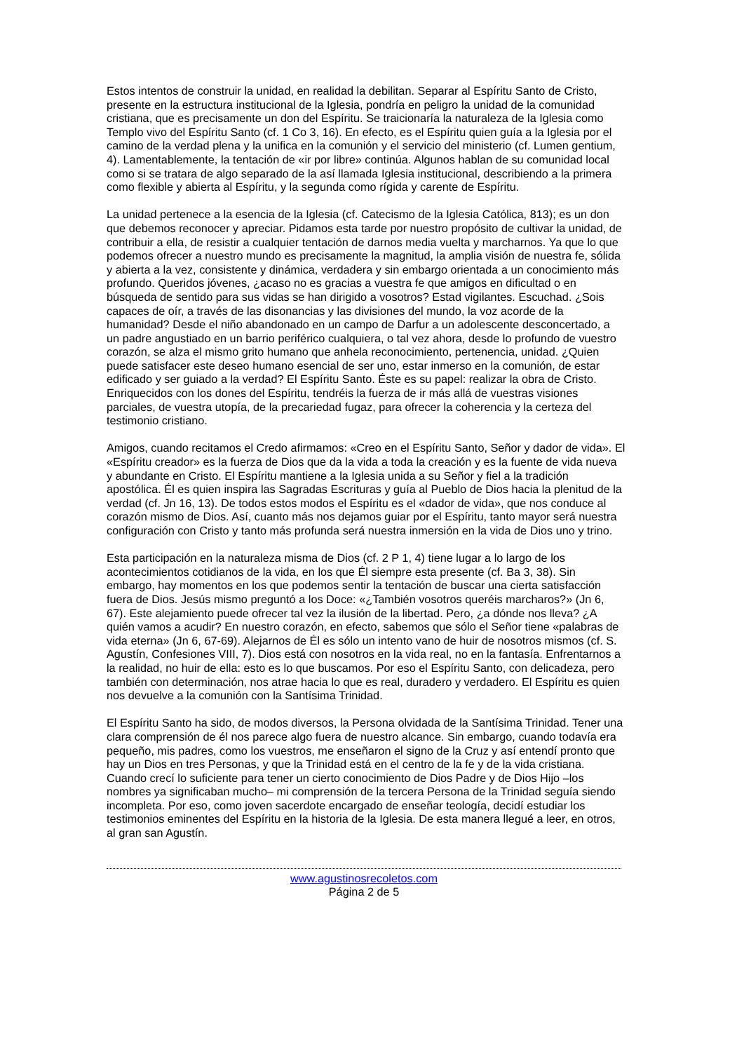Estos intentos de construir la unidad, en realidad la debilitan. Separar al Espíritu Santo de Cristo, presente en la estructura institucional de la Iglesia, pondría en peligro la unidad de la comunidad cristiana, que es precisamente un don del Espíritu. Se traicionaría la naturaleza de la Iglesia como Templo vivo del Espíritu Santo (cf. 1 Co 3, 16). En efecto, es el Espíritu quien guía a la Iglesia por el camino de la verdad plena y la unifica en la comunión y el servicio del ministerio (cf. Lumen gentium, 4). Lamentablemente, la tentación de «ir por libre» continúa. Algunos hablan de su comunidad local como si se tratara de algo separado de la así llamada Iglesia institucional, describiendo a la primera como flexible y abierta al Espíritu, y la segunda como rígida y carente de Espíritu.
La unidad pertenece a la esencia de la Iglesia (cf. Catecismo de la Iglesia Católica, 813); es un don que debemos reconocer y apreciar. Pidamos esta tarde por nuestro propósito de cultivar la unidad, de contribuir a ella, de resistir a cualquier tentación de darnos media vuelta y marcharnos. Ya que lo que podemos ofrecer a nuestro mundo es precisamente la magnitud, la amplia visión de nuestra fe, sólida y abierta a la vez, consistente y dinámica, verdadera y sin embargo orientada a un conocimiento más profundo. Queridos jóvenes, ¿acaso no es gracias a vuestra fe que amigos en dificultad o en búsqueda de sentido para sus vidas se han dirigido a vosotros? Estad vigilantes. Escuchad. ¿Sois capaces de oír, a través de las disonancias y las divisiones del mundo, la voz acorde de la humanidad? Desde el niño abandonado en un campo de Darfur a un adolescente desconcertado, a un padre angustiado en un barrio periférico cualquiera, o tal vez ahora, desde lo profundo de vuestro corazón, se alza el mismo grito humano que anhela reconocimiento, pertenencia, unidad. ¿Quien puede satisfacer este deseo humano esencial de ser uno, estar inmerso en la comunión, de estar edificado y ser guiado a la verdad? El Espíritu Santo. Éste es su papel: realizar la obra de Cristo. Enriquecidos con los dones del Espíritu, tendréis la fuerza de ir más allá de vuestras visiones parciales, de vuestra utopía, de la precariedad fugaz, para ofrecer la coherencia y la certeza del testimonio cristiano.
Amigos, cuando recitamos el Credo afirmamos: «Creo en el Espíritu Santo, Señor y dador de vida». El «Espíritu creador» es la fuerza de Dios que da la vida a toda la creación y es la fuente de vida nueva y abundante en Cristo. El Espíritu mantiene a la Iglesia unida a su Señor y fiel a la tradición apostólica. Él es quien inspira las Sagradas Escrituras y guía al Pueblo de Dios hacia la plenitud de la verdad (cf. Jn 16, 13). De todos estos modos el Espíritu es el «dador de vida», que nos conduce al corazón mismo de Dios. Así, cuanto más nos dejamos guiar por el Espíritu, tanto mayor será nuestra configuración con Cristo y tanto más profunda será nuestra inmersión en la vida de Dios uno y trino.
Esta participación en la naturaleza misma de Dios (cf. 2 P 1, 4) tiene lugar a lo largo de los acontecimientos cotidianos de la vida, en los que Él siempre esta presente (cf. Ba 3, 38). Sin embargo, hay momentos en los que podemos sentir la tentación de buscar una cierta satisfacción fuera de Dios. Jesús mismo preguntó a los Doce: «¿También vosotros queréis marcharos?» (Jn 6, 67). Este alejamiento puede ofrecer tal vez la ilusión de la libertad. Pero, ¿a dónde nos lleva? ¿A quién vamos a acudir? En nuestro corazón, en efecto, sabemos que sólo el Señor tiene «palabras de vida eterna» (Jn 6, 67-69). Alejarnos de Él es sólo un intento vano de huir de nosotros mismos (cf. S. Agustín, Confesiones VIII, 7). Dios está con nosotros en la vida real, no en la fantasía. Enfrentarnos a la realidad, no huir de ella: esto es lo que buscamos. Por eso el Espíritu Santo, con delicadeza, pero también con determinación, nos atrae hacia lo que es real, duradero y verdadero. El Espíritu es quien nos devuelve a la comunión con la Santísima Trinidad.
El Espíritu Santo ha sido, de modos diversos, la Persona olvidada de la Santísima Trinidad. Tener una clara comprensión de él nos parece algo fuera de nuestro alcance. Sin embargo, cuando todavía era pequeño, mis padres, como los vuestros, me enseñaron el signo de la Cruz y así entendí pronto que hay un Dios en tres Personas, y que la Trinidad está en el centro de la fe y de la vida cristiana. Cuando crecí lo suficiente para tener un cierto conocimiento de Dios Padre y de Dios Hijo –los nombres ya significaban mucho– mi comprensión de la tercera Persona de la Trinidad seguía siendo incompleta. Por eso, como joven sacerdote encargado de enseñar teología, decidí estudiar los testimonios eminentes del Espíritu en la historia de la Iglesia. De esta manera llegué a leer, en otros, al gran san Agustín.
www.agustinosrecoletos.com
Página 2 de 5